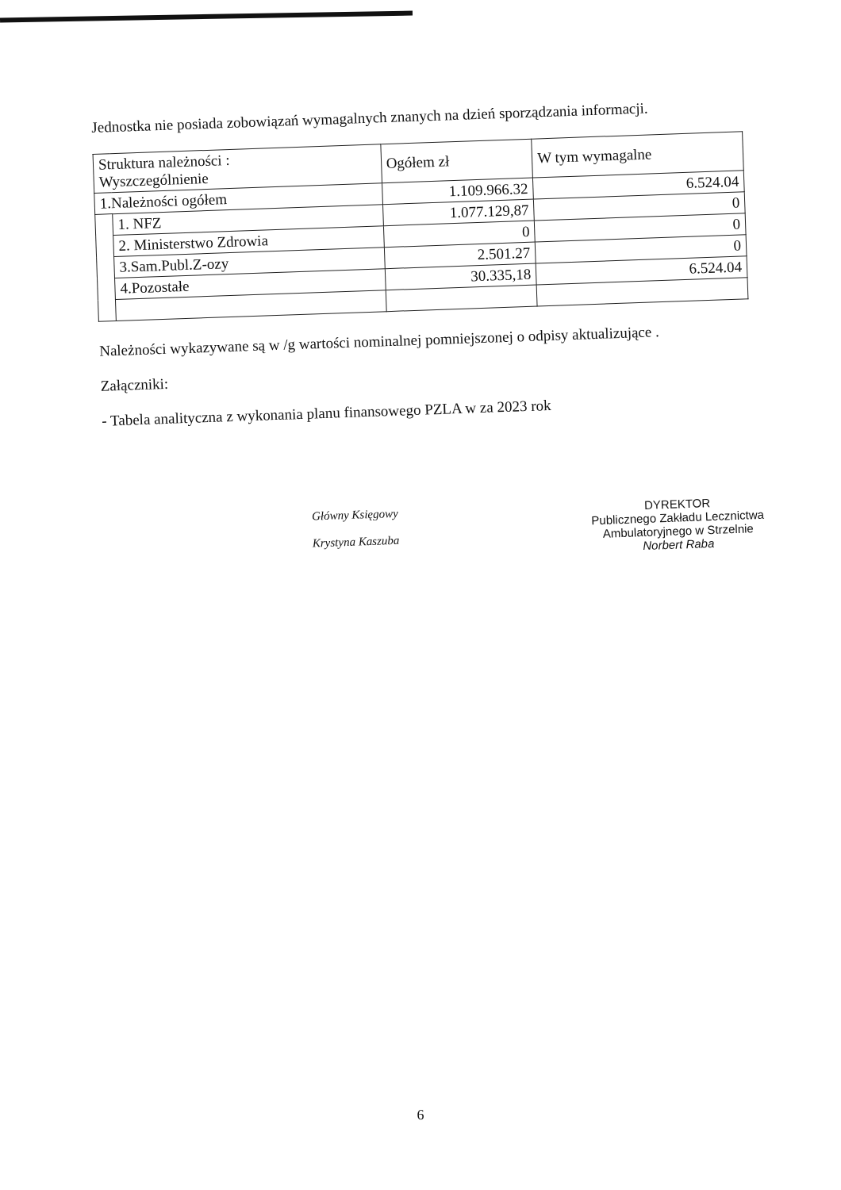Jednostka nie posiada zobowiązań wymagalnych znanych na dzień sporządzania informacji.
| Struktura należności : Wyszczególnienie | | Ogółem zł | W tym wymagalne |
| --- | --- | --- | --- |
| 1.Należności ogółem | | 1.109.966.32 | 6.524.04 |
| | 1. NFZ | 1.077.129,87 | 0 |
| | 2. Ministerstwo Zdrowia | 0 | 0 |
| | 3.Sam.Publ.Z-ozy | 2.501.27 | 0 |
| | 4.Pozostałe | 30.335,18 | 6.524.04 |
Należności wykazywane są w /g wartości nominalnej pomniejszonej o odpisy aktualizujące .
Załączniki:
- Tabela analityczna z wykonania planu finansowego PZLA w za 2023 rok
Główny Księgowy
Krystyna Kaszuba
DYREKTOR
Publicznego Zakładu Lecznictwa
Ambulatoryjnego w Strzelnie
Norbert Raba
6